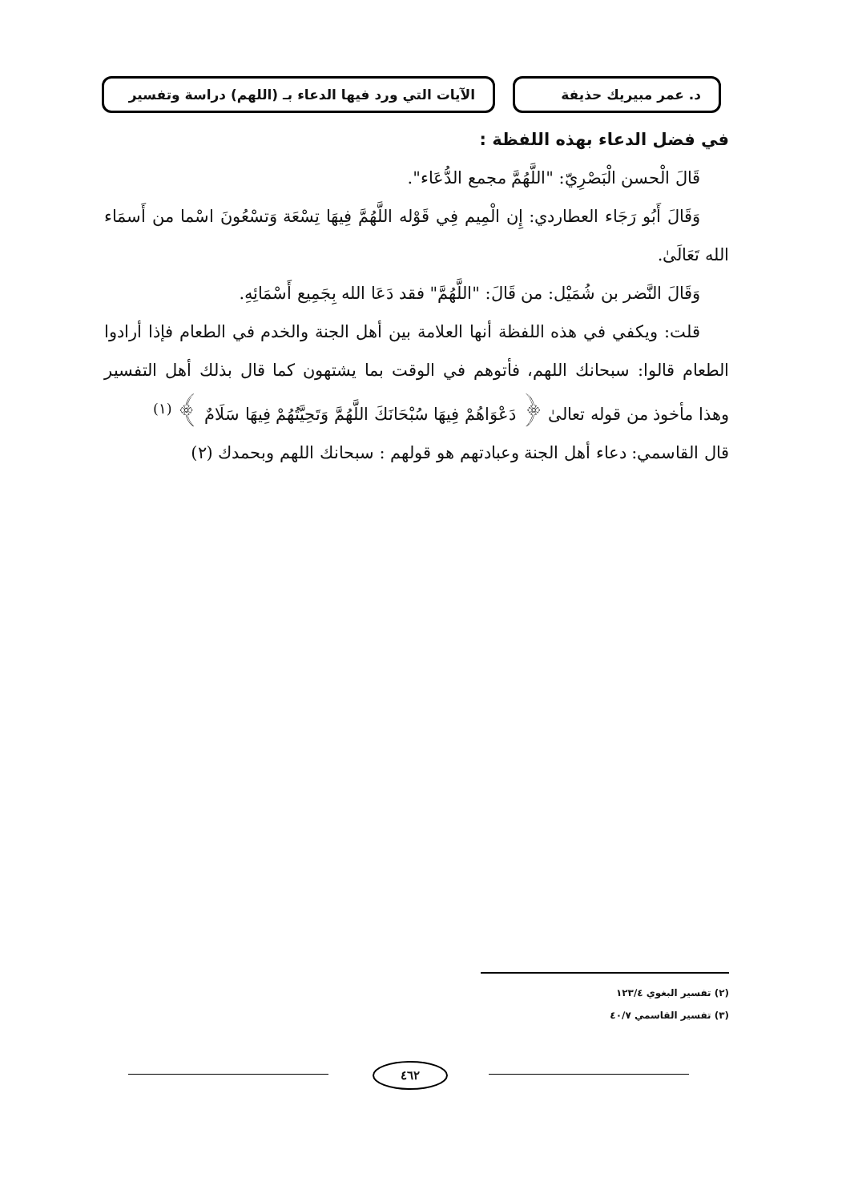د. عمر مبيريك حذيفة الآيات التي ورد فيها الدعاء بـ (اللهم) دراسة وتفسير
في فضل الدعاء بهذه اللفظة :
قَالَ الْحسن الْبَصْرِيّ: "اللَّهُمَّ مجمع الدُّعَاء".
وَقَالَ أَبُو رَجَاء العطاردي: إِن الْمِيم فِي قَوْله اللَّهُمَّ فِيهَا تِسْعَة وَتسْعُونَ اسْما من أَسمَاء الله تَعَالَىٰ.
وَقَالَ النَّضر بن شُمَيْل: من قَالَ: "اللَّهُمَّ" فقد دَعَا الله بِجَمِيع أَسْمَائِهِ.
قلت: ويكفي في هذه اللفظة أنها العلامة بين أهل الجنة والخدم في الطعام فإذا أرادوا الطعام قالوا: سبحانك اللهم، فأتوهم في الوقت بما يشتهون كما قال بذلك أهل التفسير وهذا مأخوذ من قوله تعالىٰ ﴿ دَعْوَاهُمْ فِيهَا سُبْحَانَكَ اللَّهُمَّ وَتَحِيَّتُهُمْ فِيهَا سَلَامٌ ﴾ <sup>(١)</sup>
قال القاسمي: دعاء أهل الجنة وعبادتهم هو قولهم : سبحانك اللهم وبحمدك (٢)
(٢) تفسير البغوي ١٢٣/٤
(٣) تفسير القاسمي ٤٠/٧
٤٦٢